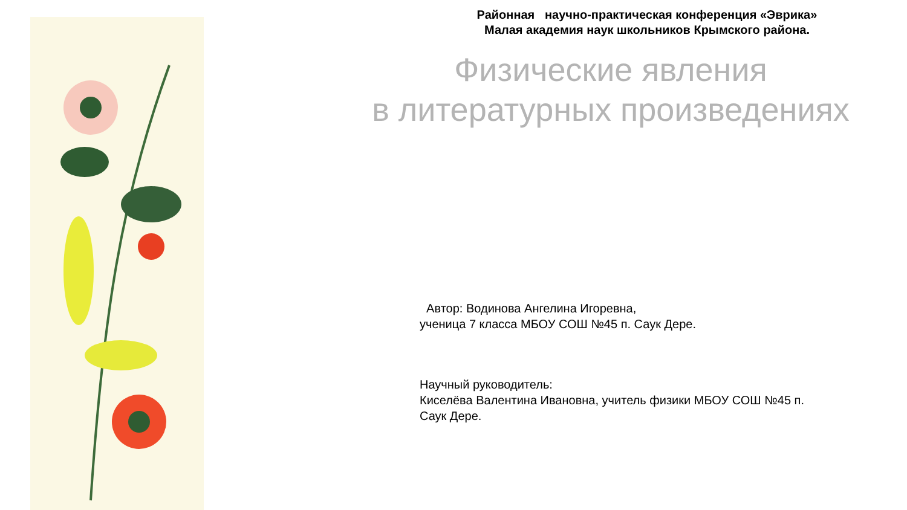Районная научно-практическая конференция «Эврика»
Малая академия наук школьников Крымского района.
Физические явления
в литературных произведениях
Автор: Водинова Ангелина Игоревна,
ученица 7 класса МБОУ СОШ №45 п. Саук Дере.
Научный руководитель:
Киселёва Валентина Ивановна, учитель физики МБОУ СОШ №45 п. Саук Дере.